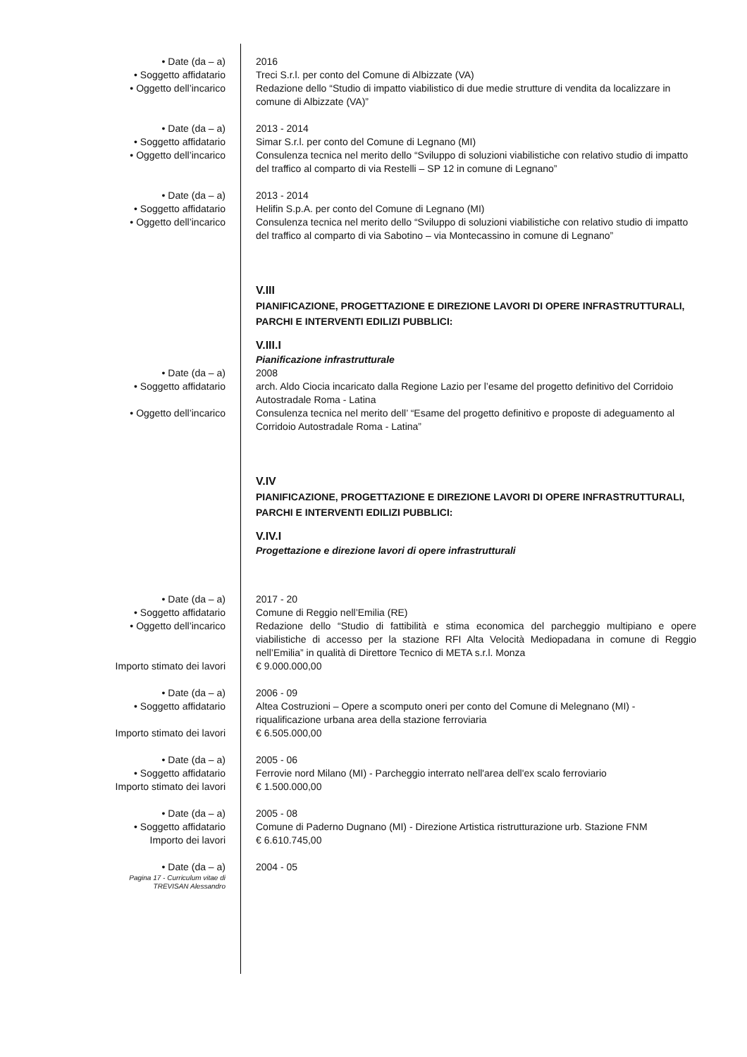• Date (da – a) 2016
• Soggetto affidatario Treci S.r.l. per conto del Comune di Albizzate (VA)
• Oggetto dell’incarico Redazione dello “Studio di impatto viabilistico di due medie strutture di vendita da localizzare in comune di Albizzate (VA)”
• Date (da – a) 2013 - 2014
• Soggetto affidatario Simar S.r.l. per conto del Comune di Legnano (MI)
• Oggetto dell’incarico Consulenza tecnica nel merito dello “Sviluppo di soluzioni viabilistiche con relativo studio di impatto del traffico al comparto di via Restelli – SP 12 in comune di Legnano”
• Date (da – a) 2013 - 2014
• Soggetto affidatario Helifin S.p.A. per conto del Comune di Legnano (MI)
• Oggetto dell’incarico Consulenza tecnica nel merito dello “Sviluppo di soluzioni viabilistiche con relativo studio di impatto del traffico al comparto di via Sabotino – via Montecassino in comune di Legnano”
V.III
PIANIFICAZIONE, PROGETTAZIONE E DIREZIONE LAVORI DI OPERE INFRASTRUTTURALI, PARCHI E INTERVENTI EDILIZI PUBBLICI:
V.III.I
Pianificazione infrastrutturale
• Date (da – a) 2008
• Soggetto affidatario arch. Aldo Ciocia incaricato dalla Regione Lazio per l’esame del progetto definitivo del Corridoio Autostradale Roma - Latina
• Oggetto dell’incarico Consulenza tecnica nel merito dell’ “Esame del progetto definitivo e proposte di adeguamento al Corridoio Autostradale Roma - Latina”
V.IV
PIANIFICAZIONE, PROGETTAZIONE E DIREZIONE LAVORI DI OPERE INFRASTRUTTURALI, PARCHI E INTERVENTI EDILIZI PUBBLICI:
V.IV.I
Progettazione e direzione lavori di opere infrastrutturali
• Date (da – a) 2017 - 20
• Soggetto affidatario Comune di Reggio nell’Emilia (RE)
• Oggetto dell’incarico Redazione dello “Studio di fattibilità e stima economica del parcheggio multipiano e opere viabilistiche di accesso per la stazione RFI Alta Velocità Mediopadana in comune di Reggio nell’Emilia” in qualità di Direttore Tecnico di META s.r.l. Monza
Importo stimato dei lavori € 9.000.000,00
• Date (da – a) 2006 - 09
• Soggetto affidatario Altea Costruzioni – Opere a scomputo oneri per conto del Comune di Melegnano (MI) - riqualificazione urbana area della stazione ferroviaria
Importo stimato dei lavori € 6.505.000,00
• Date (da – a) 2005 - 06
• Soggetto affidatario Ferrovie nord Milano (MI) - Parcheggio interrato nell'area dell'ex scalo ferroviario
Importo stimato dei lavori € 1.500.000,00
• Date (da – a) 2005 - 08
• Soggetto affidatario Comune di Paderno Dugnano (MI) - Direzione Artistica ristrutturazione urb. Stazione FNM
Importo dei lavori € 6.610.745,00
• Date (da – a) 2004 - 05
Pagina 17 - Curriculum vitae di
TREVISAN Alessandro